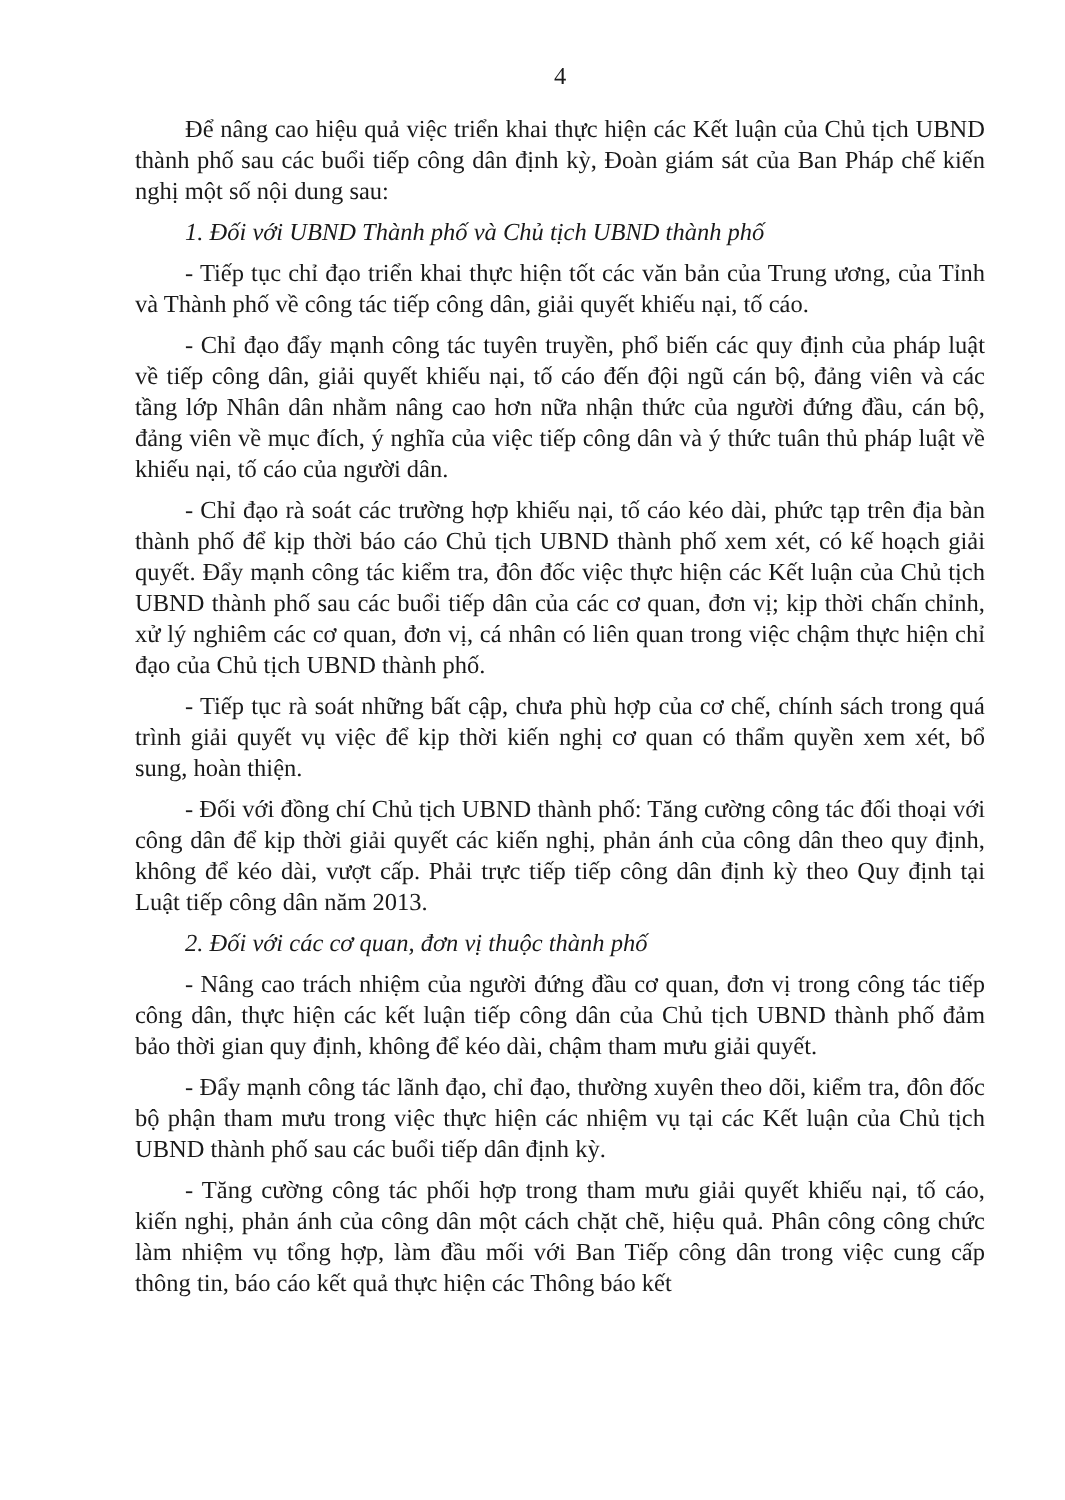4
Để nâng cao hiệu quả việc triển khai thực hiện các Kết luận của Chủ tịch UBND thành phố sau các buổi tiếp công dân định kỳ, Đoàn giám sát của Ban Pháp chế kiến nghị một số nội dung sau:
1. Đối với UBND Thành phố và Chủ tịch UBND thành phố
- Tiếp tục chỉ đạo triển khai thực hiện tốt các văn bản của Trung ương, của Tỉnh và Thành phố về công tác tiếp công dân, giải quyết khiếu nại, tố cáo.
- Chỉ đạo đẩy mạnh công tác tuyên truyền, phổ biến các quy định của pháp luật về tiếp công dân, giải quyết khiếu nại, tố cáo đến đội ngũ cán bộ, đảng viên và các tầng lớp Nhân dân nhằm nâng cao hơn nữa nhận thức của người đứng đầu, cán bộ, đảng viên về mục đích, ý nghĩa của việc tiếp công dân và ý thức tuân thủ pháp luật về khiếu nại, tố cáo của người dân.
- Chỉ đạo rà soát các trường hợp khiếu nại, tố cáo kéo dài, phức tạp trên địa bàn thành phố để kịp thời báo cáo Chủ tịch UBND thành phố xem xét, có kế hoạch giải quyết. Đẩy mạnh công tác kiểm tra, đôn đốc việc thực hiện các Kết luận của Chủ tịch UBND thành phố sau các buổi tiếp dân của các cơ quan, đơn vị; kịp thời chấn chỉnh, xử lý nghiêm các cơ quan, đơn vị, cá nhân có liên quan trong việc chậm thực hiện chỉ đạo của Chủ tịch UBND thành phố.
- Tiếp tục rà soát những bất cập, chưa phù hợp của cơ chế, chính sách trong quá trình giải quyết vụ việc để kịp thời kiến nghị cơ quan có thẩm quyền xem xét, bổ sung, hoàn thiện.
- Đối với đồng chí Chủ tịch UBND thành phố: Tăng cường công tác đối thoại với công dân để kịp thời giải quyết các kiến nghị, phản ánh của công dân theo quy định, không để kéo dài, vượt cấp. Phải trực tiếp tiếp công dân định kỳ theo Quy định tại Luật tiếp công dân năm 2013.
2. Đối với các cơ quan, đơn vị thuộc thành phố
- Nâng cao trách nhiệm của người đứng đầu cơ quan, đơn vị trong công tác tiếp công dân, thực hiện các kết luận tiếp công dân của Chủ tịch UBND thành phố đảm bảo thời gian quy định, không để kéo dài, chậm tham mưu giải quyết.
- Đẩy mạnh công tác lãnh đạo, chỉ đạo, thường xuyên theo dõi, kiểm tra, đôn đốc bộ phận tham mưu trong việc thực hiện các nhiệm vụ tại các Kết luận của Chủ tịch UBND thành phố sau các buổi tiếp dân định kỳ.
- Tăng cường công tác phối hợp trong tham mưu giải quyết khiếu nại, tố cáo, kiến nghị, phản ánh của công dân một cách chặt chẽ, hiệu quả. Phân công công chức làm nhiệm vụ tổng hợp, làm đầu mối với Ban Tiếp công dân trong việc cung cấp thông tin, báo cáo kết quả thực hiện các Thông báo kết